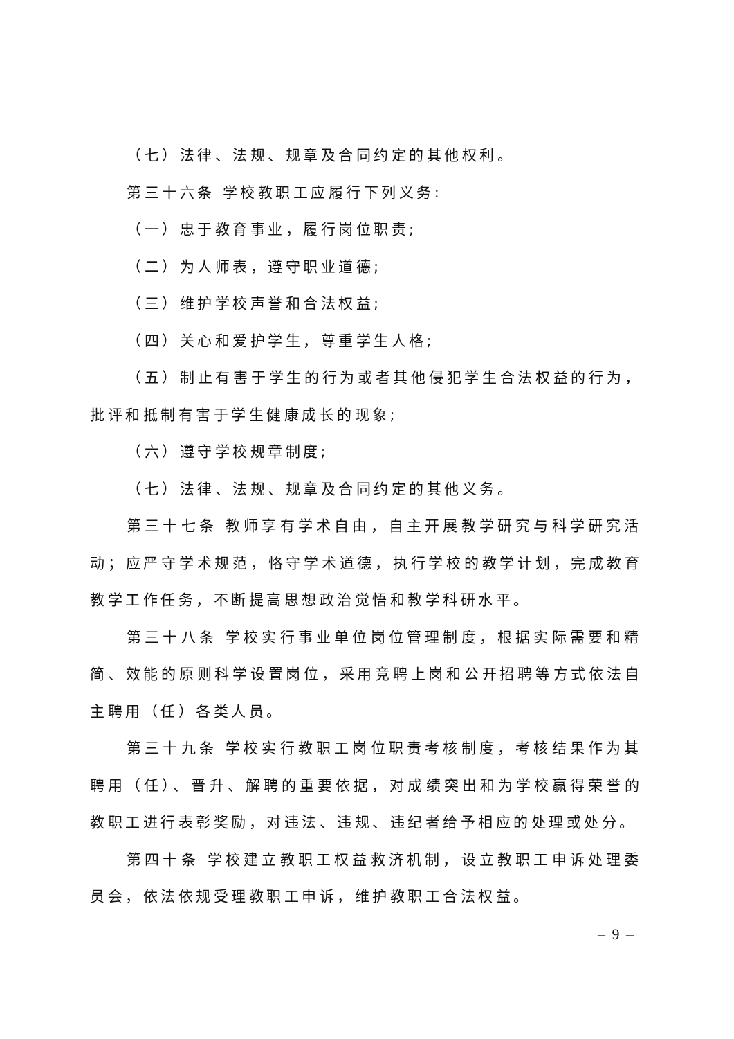（七）法律、法规、规章及合同约定的其他权利。
第三十六条 学校教职工应履行下列义务:
（一）忠于教育事业，履行岗位职责;
（二）为人师表，遵守职业道德;
（三）维护学校声誉和合法权益;
（四）关心和爱护学生，尊重学生人格;
（五）制止有害于学生的行为或者其他侵犯学生合法权益的行为，批评和抵制有害于学生健康成长的现象;
（六）遵守学校规章制度;
（七）法律、法规、规章及合同约定的其他义务。
第三十七条 教师享有学术自由，自主开展教学研究与科学研究活动；应严守学术规范，恪守学术道德，执行学校的教学计划，完成教育教学工作任务，不断提高思想政治觉悟和教学科研水平。
第三十八条 学校实行事业单位岗位管理制度，根据实际需要和精简、效能的原则科学设置岗位，采用竞聘上岗和公开招聘等方式依法自主聘用（任）各类人员。
第三十九条 学校实行教职工岗位职责考核制度，考核结果作为其聘用（任）、晋升、解聘的重要依据，对成绩突出和为学校赢得荣誉的教职工进行表彰奖励，对违法、违规、违纪者给予相应的处理或处分。
第四十条 学校建立教职工权益救济机制，设立教职工申诉处理委员会，依法依规受理教职工申诉，维护教职工合法权益。
– 9 –